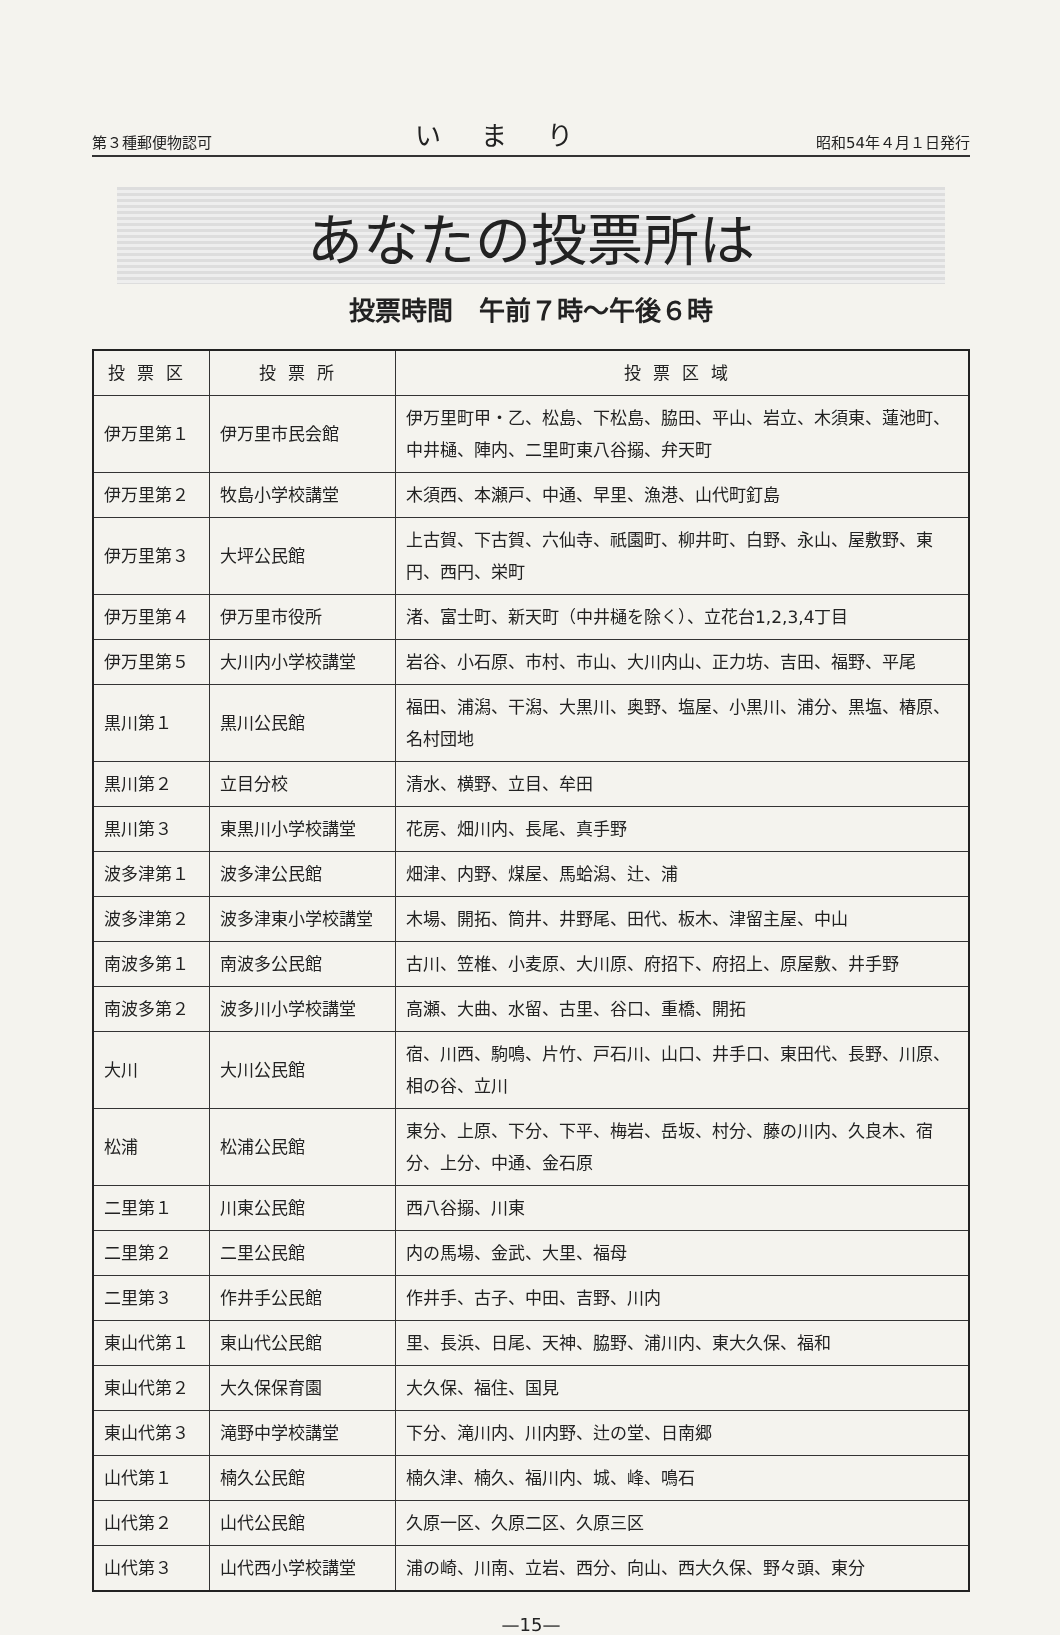第３種郵便物認可 いまり 昭和54年４月１日発行
あなたの投票所は
投票時間　午前７時～午後６時
| 投票区 | 投票所 | 投票区域 |
| --- | --- | --- |
| 伊万里第１ | 伊万里市民会館 | 伊万里町甲・乙、松島、下松島、脇田、平山、岩立、木須東、蓮池町、中井樋、陣内、二里町東八谷搦、弁天町 |
| 伊万里第２ | 牧島小学校講堂 | 木須西、本瀬戸、中通、早里、漁港、山代町釘島 |
| 伊万里第３ | 大坪公民館 | 上古賀、下古賀、六仙寺、祇園町、柳井町、白野、永山、屋敷野、東円、西円、栄町 |
| 伊万里第４ | 伊万里市役所 | 渚、富士町、新天町（中井樋を除く）、立花台1,2,3,4丁目 |
| 伊万里第５ | 大川内小学校講堂 | 岩谷、小石原、市村、市山、大川内山、正力坊、吉田、福野、平尾 |
| 黒川第１ | 黒川公民館 | 福田、浦潟、干潟、大黒川、奥野、塩屋、小黒川、浦分、黒塩、椿原、名村団地 |
| 黒川第２ | 立目分校 | 清水、横野、立目、牟田 |
| 黒川第３ | 東黒川小学校講堂 | 花房、畑川内、長尾、真手野 |
| 波多津第１ | 波多津公民館 | 畑津、内野、煤屋、馬蛤潟、辻、浦 |
| 波多津第２ | 波多津東小学校講堂 | 木場、開拓、筒井、井野尾、田代、板木、津留主屋、中山 |
| 南波多第１ | 南波多公民館 | 古川、笠椎、小麦原、大川原、府招下、府招上、原屋敷、井手野 |
| 南波多第２ | 波多川小学校講堂 | 高瀬、大曲、水留、古里、谷口、重橋、開拓 |
| 大川 | 大川公民館 | 宿、川西、駒鳴、片竹、戸石川、山口、井手口、東田代、長野、川原、相の谷、立川 |
| 松浦 | 松浦公民館 | 東分、上原、下分、下平、梅岩、岳坂、村分、藤の川内、久良木、宿分、上分、中通、金石原 |
| 二里第１ | 川東公民館 | 西八谷搦、川東 |
| 二里第２ | 二里公民館 | 内の馬場、金武、大里、福母 |
| 二里第３ | 作井手公民館 | 作井手、古子、中田、吉野、川内 |
| 東山代第１ | 東山代公民館 | 里、長浜、日尾、天神、脇野、浦川内、東大久保、福和 |
| 東山代第２ | 大久保保育園 | 大久保、福住、国見 |
| 東山代第３ | 滝野中学校講堂 | 下分、滝川内、川内野、辻の堂、日南郷 |
| 山代第１ | 楠久公民館 | 楠久津、楠久、福川内、城、峰、鳴石 |
| 山代第２ | 山代公民館 | 久原一区、久原二区、久原三区 |
| 山代第３ | 山代西小学校講堂 | 浦の崎、川南、立岩、西分、向山、西大久保、野々頭、東分 |
—15—